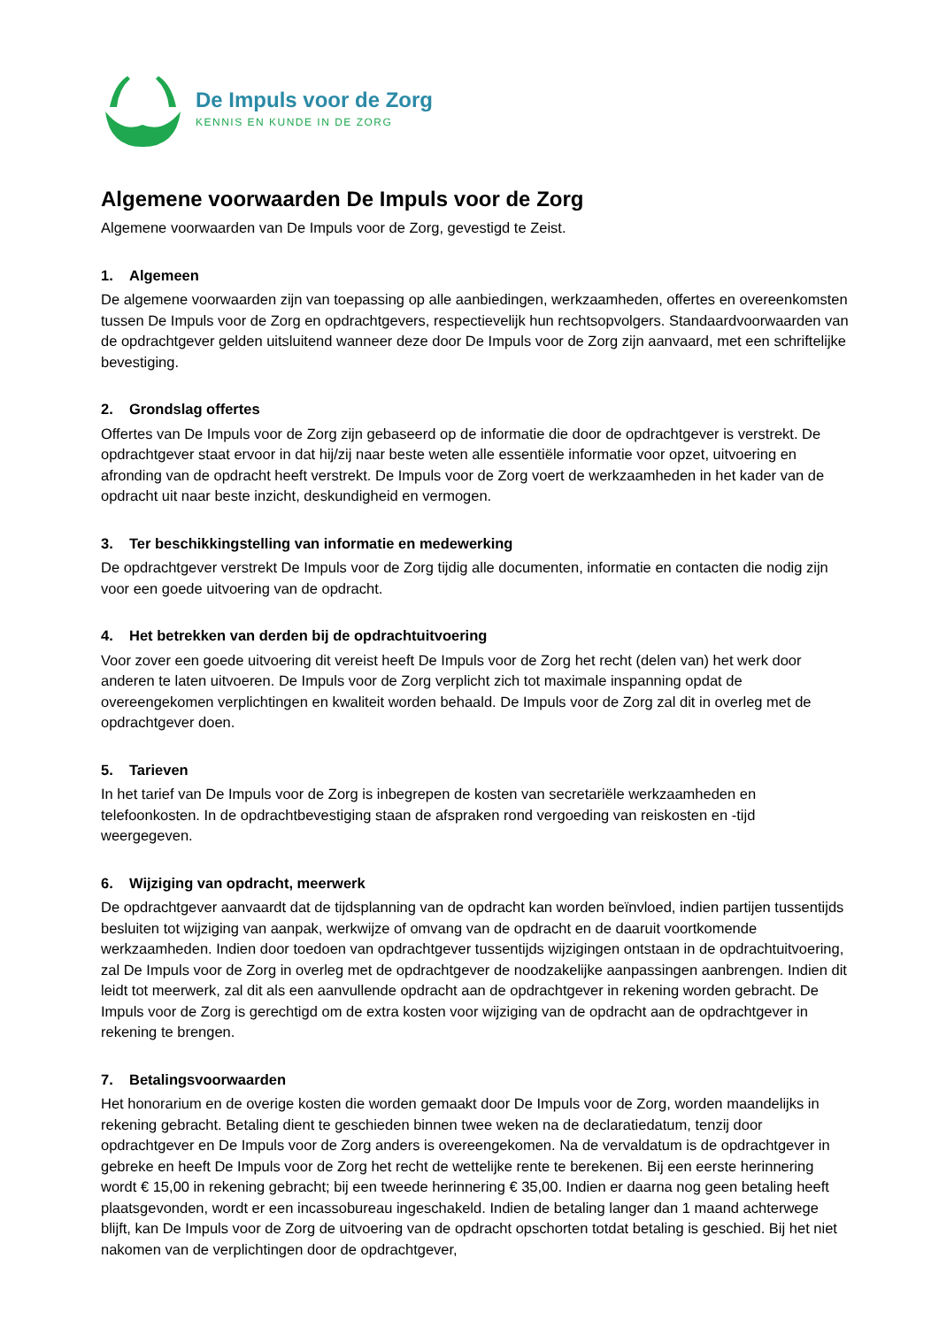De Impuls voor de Zorg
KENNIS EN KUNDE IN DE ZORG
Algemene voorwaarden De Impuls voor de Zorg
Algemene voorwaarden van De Impuls voor de Zorg, gevestigd te Zeist.
1. Algemeen
De algemene voorwaarden zijn van toepassing op alle aanbiedingen, werkzaamheden, offertes en overeenkomsten tussen De Impuls voor de Zorg en opdrachtgevers, respectievelijk hun rechtsopvolgers. Standaardvoorwaarden van de opdrachtgever gelden uitsluitend wanneer deze door De Impuls voor de Zorg zijn aanvaard, met een schriftelijke bevestiging.
2. Grondslag offertes
Offertes van De Impuls voor de Zorg zijn gebaseerd op de informatie die door de opdrachtgever is verstrekt. De opdrachtgever staat ervoor in dat hij/zij naar beste weten alle essentiële informatie voor opzet, uitvoering en afronding van de opdracht heeft verstrekt. De Impuls voor de Zorg voert de werkzaamheden in het kader van de opdracht uit naar beste inzicht, deskundigheid en vermogen.
3. Ter beschikkingstelling van informatie en medewerking
De opdrachtgever verstrekt De Impuls voor de Zorg tijdig alle documenten, informatie en contacten die nodig zijn voor een goede uitvoering van de opdracht.
4. Het betrekken van derden bij de opdrachtuitvoering
Voor zover een goede uitvoering dit vereist heeft De Impuls voor de Zorg het recht (delen van) het werk door anderen te laten uitvoeren. De Impuls voor de Zorg verplicht zich tot maximale inspanning opdat de overeengekomen verplichtingen en kwaliteit worden behaald. De Impuls voor de Zorg zal dit in overleg met de opdrachtgever doen.
5. Tarieven
In het tarief van De Impuls voor de Zorg is inbegrepen de kosten van secretariële werkzaamheden en telefoonkosten. In de opdrachtbevestiging staan de afspraken rond vergoeding van reiskosten en -tijd weergegeven.
6. Wijziging van opdracht, meerwerk
De opdrachtgever aanvaardt dat de tijdsplanning van de opdracht kan worden beïnvloed, indien partijen tussentijds besluiten tot wijziging van aanpak, werkwijze of omvang van de opdracht en de daaruit voortkomende werkzaamheden. Indien door toedoen van opdrachtgever tussentijds wijzigingen ontstaan in de opdrachtuitvoering, zal De Impuls voor de Zorg in overleg met de opdrachtgever de noodzakelijke aanpassingen aanbrengen. Indien dit leidt tot meerwerk, zal dit als een aanvullende opdracht aan de opdrachtgever in rekening worden gebracht. De Impuls voor de Zorg is gerechtigd om de extra kosten voor wijziging van de opdracht aan de opdrachtgever in rekening te brengen.
7. Betalingsvoorwaarden
Het honorarium en de overige kosten die worden gemaakt door De Impuls voor de Zorg, worden maandelijks in rekening gebracht. Betaling dient te geschieden binnen twee weken na de declaratiedatum, tenzij door opdrachtgever en De Impuls voor de Zorg anders is overeengekomen. Na de vervaldatum is de opdrachtgever in gebreke en heeft De Impuls voor de Zorg het recht de wettelijke rente te berekenen. Bij een eerste herinnering wordt € 15,00 in rekening gebracht; bij een tweede herinnering € 35,00. Indien er daarna nog geen betaling heeft plaatsgevonden, wordt er een incassobureau ingeschakeld. Indien de betaling langer dan 1 maand achterwege blijft, kan De Impuls voor de Zorg de uitvoering van de opdracht opschorten totdat betaling is geschied. Bij het niet nakomen van de verplichtingen door de opdrachtgever,